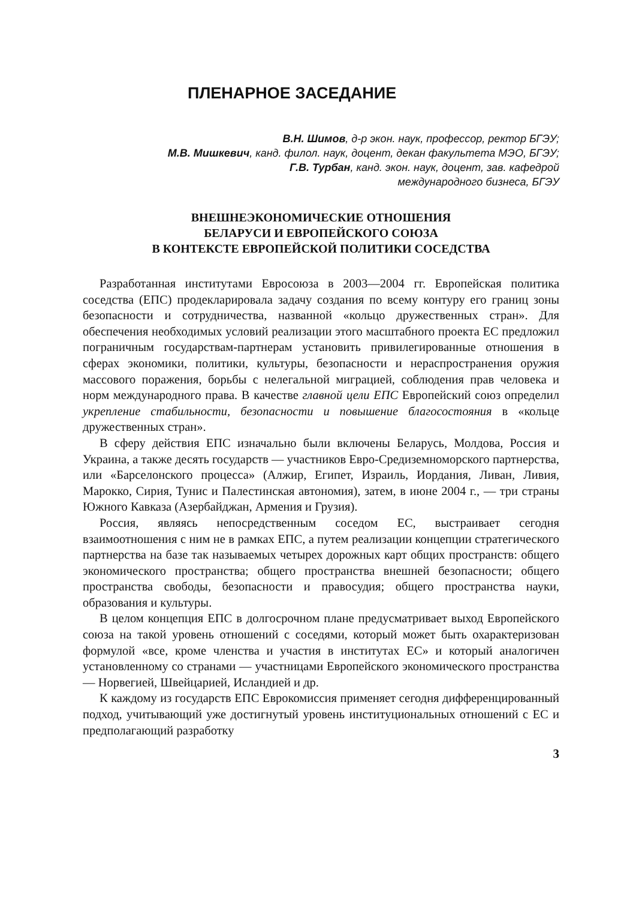ПЛЕНАРНОЕ ЗАСЕДАНИЕ
В.Н. Шимов, д-р экон. наук, профессор, ректор БГЭУ;
М.В. Мишкевич, канд. филол. наук, доцент, декан факультета МЭО, БГЭУ;
Г.В. Турбан, канд. экон. наук, доцент, зав. кафедрой
международного бизнеса, БГЭУ
ВНЕШНЕЭКОНОМИЧЕСКИЕ ОТНОШЕНИЯ
БЕЛАРУСИ И ЕВРОПЕЙСКОГО СОЮЗА
В КОНТЕКСТЕ ЕВРОПЕЙСКОЙ ПОЛИТИКИ СОСЕДСТВА
Разработанная институтами Евросоюза в 2003—2004 гг. Европейская политика соседства (ЕПС) продекларировала задачу создания по всему контуру его границ зоны безопасности и сотрудничества, названной «кольцо дружественных стран». Для обеспечения необходимых условий реализации этого масштабного проекта ЕС предложил пограничным государствам-партнерам установить привилегированные отношения в сферах экономики, политики, культуры, безопасности и нераспространения оружия массового поражения, борьбы с нелегальной миграцией, соблюдения прав человека и норм международного права. В качестве главной цели ЕПС Европейский союз определил укрепление стабильности, безопасности и повышение благосостояния в «кольце дружественных стран».
В сферу действия ЕПС изначально были включены Беларусь, Молдова, Россия и Украина, а также десять государств — участников Евро-Средиземноморского партнерства, или «Барселонского процесса» (Алжир, Египет, Израиль, Иордания, Ливан, Ливия, Марокко, Сирия, Тунис и Палестинская автономия), затем, в июне 2004 г., — три страны Южного Кавказа (Азербайджан, Армения и Грузия).
Россия, являясь непосредственным соседом ЕС, выстраивает сегодня взаимоотношения с ним не в рамках ЕПС, а путем реализации концепции стратегического партнерства на базе так называемых четырех дорожных карт общих пространств: общего экономического пространства; общего пространства внешней безопасности; общего пространства свободы, безопасности и правосудия; общего пространства науки, образования и культуры.
В целом концепция ЕПС в долгосрочном плане предусматривает выход Европейского союза на такой уровень отношений с соседями, который может быть охарактеризован формулой «все, кроме членства и участия в институтах ЕС» и который аналогичен установленному со странами — участницами Европейского экономического пространства — Норвегией, Швейцарией, Исландией и др.
К каждому из государств ЕПС Еврокомиссия применяет сегодня дифференцированный подход, учитывающий уже достигнутый уровень институциональных отношений с ЕС и предполагающий разработку
3